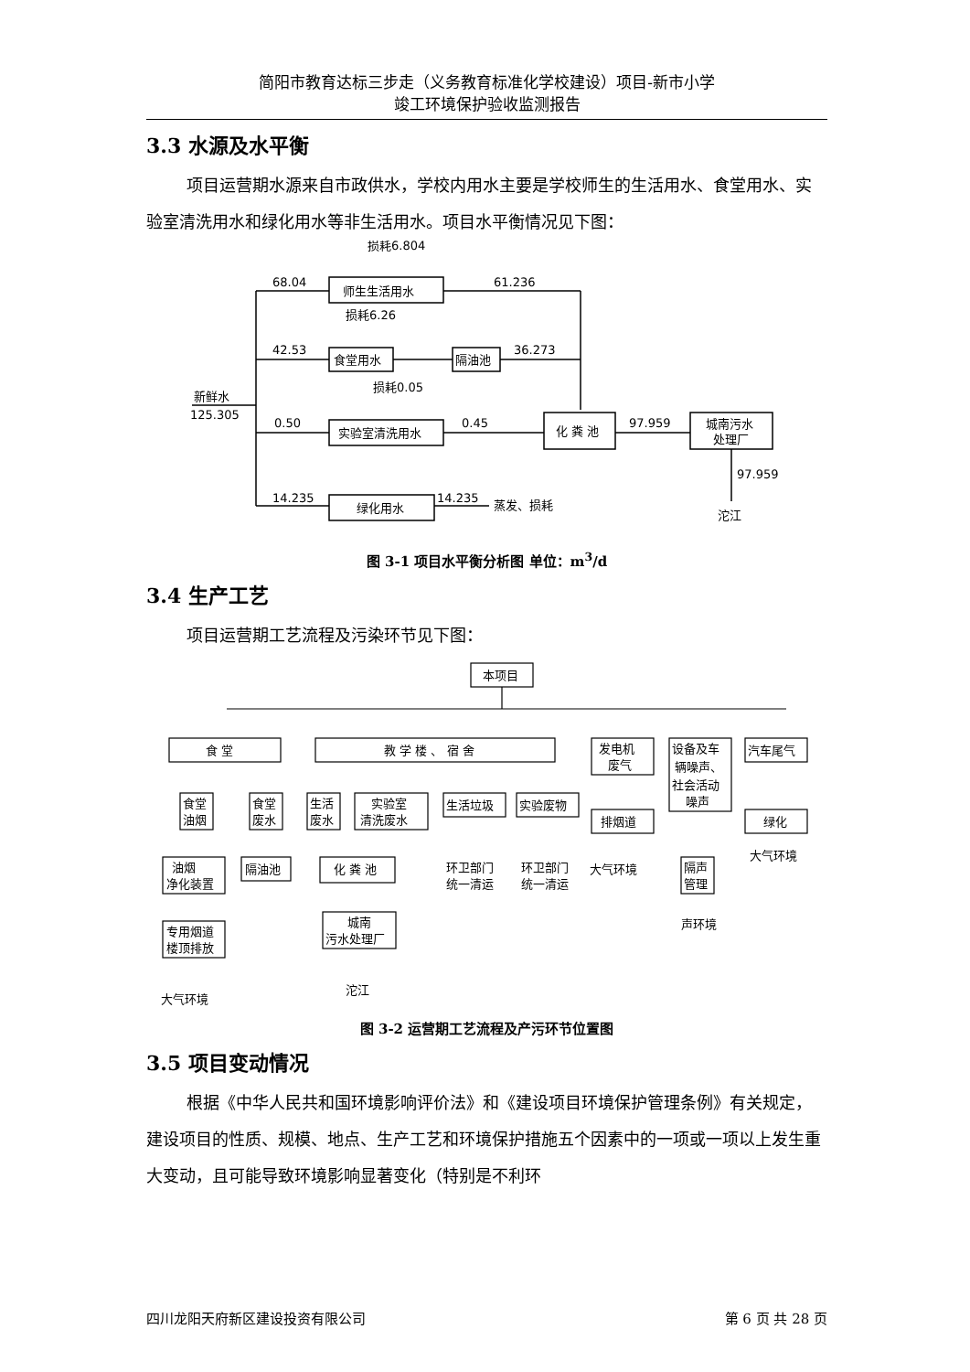简阳市教育达标三步走（义务教育标准化学校建设）项目-新市小学
竣工环境保护验收监测报告
3.3 水源及水平衡
项目运营期水源来自市政供水，学校内用水主要是学校师生的生活用水、食堂用水、实验室清洗用水和绿化用水等非生活用水。项目水平衡情况见下图：
68.04
61.236
42.53
36.273
0.50
0.45
97.959
97.959
14.235
14.235
损耗6.804
损耗6.26
损耗0.05
新鲜水
125.305
师生生活用水
食堂用水
隔油池
实验室清洗用水
化 粪 池
城南污水
处理厂
绿化用水
蒸发、损耗
沱江
图 3-1 项目水平衡分析图 单位：m<sup>3</sup>/d
3.4 生产工艺
项目运营期工艺流程及污染环节见下图：
本项目
食 堂
教 学 楼 、 宿 舍
发电机
废气
设备及车
辆噪声、
社会活动
噪声
汽车尾气
食堂
油烟
食堂
废水
生活
废水
实验室
清洗废水
生活垃圾
实验废物
排烟道
绿化
油烟
净化装置
隔油池
化 粪 池
隔声
管理
环卫部门
统一清运
环卫部门
统一清运
大气环境
大气环境
专用烟道
楼顶排放
城南
污水处理厂
声环境
大气环境
沱江
图 3-2 运营期工艺流程及产污环节位置图
3.5 项目变动情况
根据《中华人民共和国环境影响评价法》和《建设项目环境保护管理条例》有关规定，建设项目的性质、规模、地点、生产工艺和环境保护措施五个因素中的一项或一项以上发生重大变动，且可能导致环境影响显著变化（特别是不利环
四川龙阳天府新区建设投资有限公司 第 6 页 共 28 页